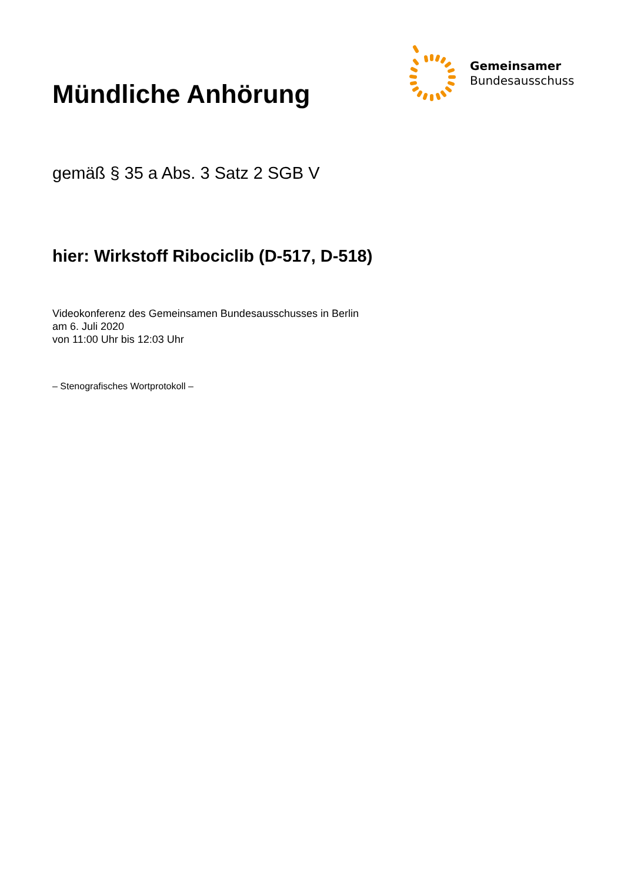Gemeinsamer
Bundesausschuss
Mündliche Anhörung
gemäß § 35 a Abs. 3 Satz 2 SGB V
hier: Wirkstoff Ribociclib (D-517, D-518)
Videokonferenz des Gemeinsamen Bundesausschusses in Berlin
am 6. Juli 2020
von 11:00 Uhr bis 12:03 Uhr
– Stenografisches Wortprotokoll –